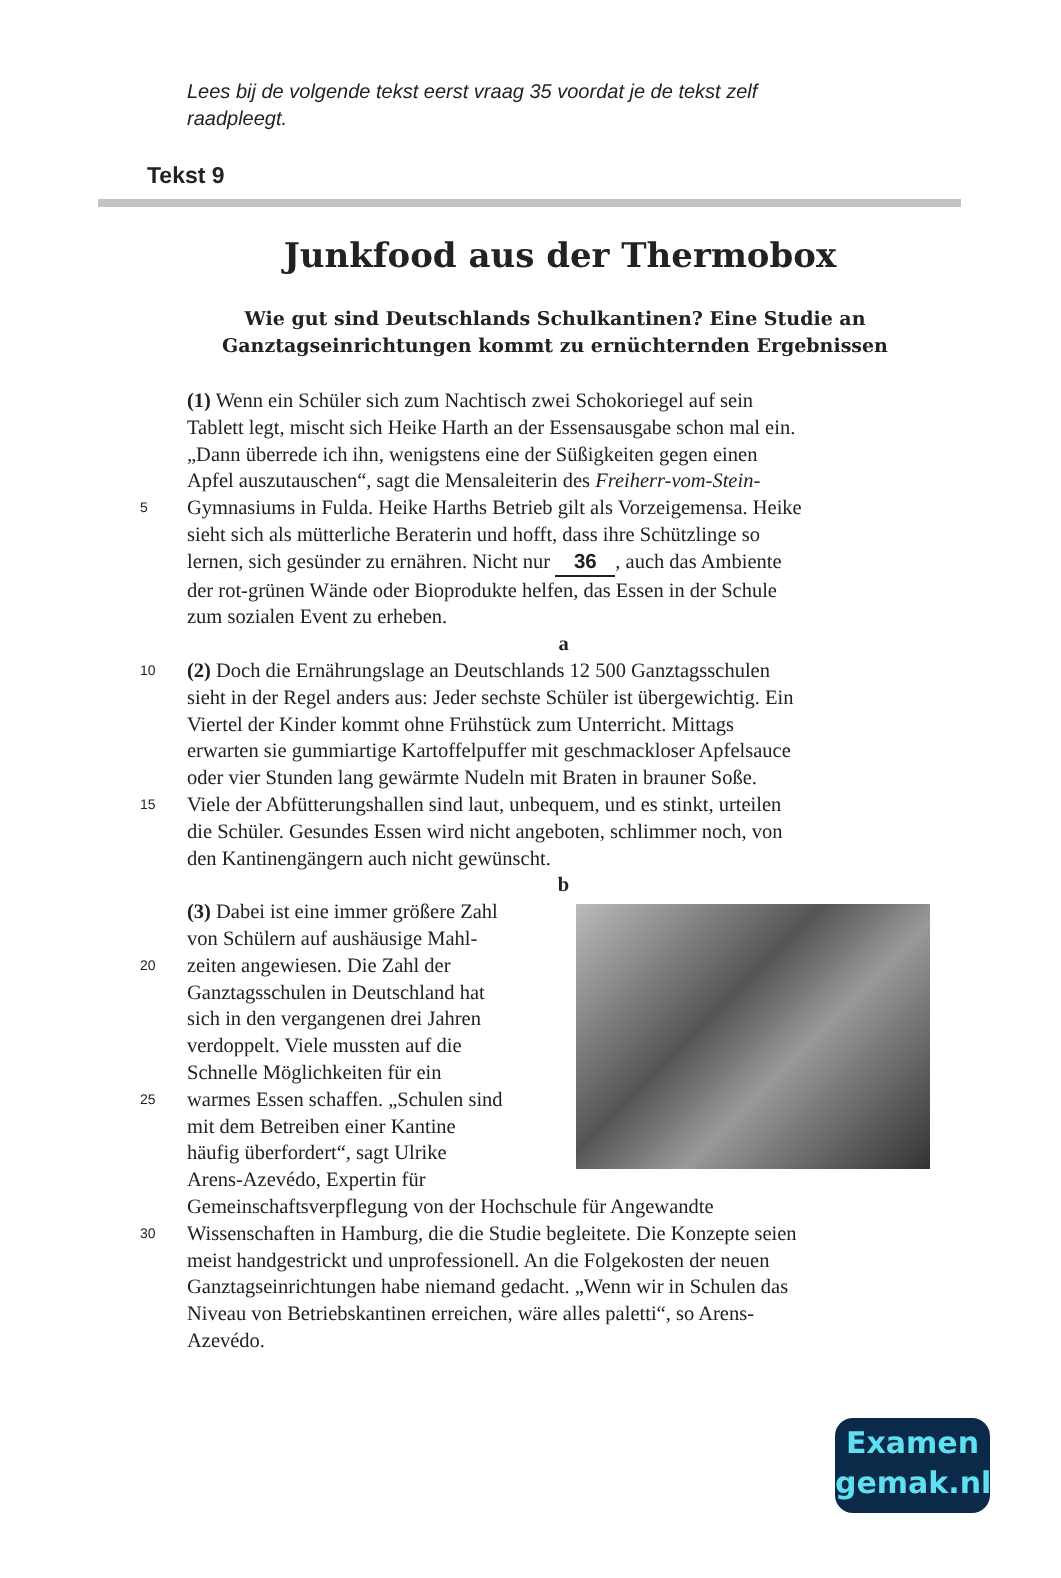Lees bij de volgende tekst eerst vraag 35 voordat je de tekst zelf raadpleegt.
Tekst 9
Junkfood aus der Thermobox
Wie gut sind Deutschlands Schulkantinen? Eine Studie an Ganztagseinrichtungen kommt zu ernüchternden Ergebnissen
(1) Wenn ein Schüler sich zum Nachtisch zwei Schokoriegel auf sein
Tablett legt, mischt sich Heike Harth an der Essensausgabe schon mal ein.
„Dann überrede ich ihn, wenigstens eine der Süßigkeiten gegen einen
Apfel auszutauschen“, sagt die Mensaleiterin des Freiherr-vom-Stein-
5 Gymnasiums in Fulda. Heike Harths Betrieb gilt als Vorzeigemensa. Heike
sieht sich als mütterliche Beraterin und hofft, dass ihre Schützlinge so
lernen, sich gesünder zu ernähren. Nicht nur 36, auch das Ambiente
der rot-grünen Wände oder Bioprodukte helfen, das Essen in der Schule
zum sozialen Event zu erheben.
a
10 (2) Doch die Ernährungslage an Deutschlands 12 500 Ganztagsschulen
sieht in der Regel anders aus: Jeder sechste Schüler ist übergewichtig. Ein
Viertel der Kinder kommt ohne Frühstück zum Unterricht. Mittags
erwarten sie gummiartige Kartoffelpuffer mit geschmackloser Apfelsauce
oder vier Stunden lang gewärmte Nudeln mit Braten in brauner Soße.
15 Viele der Abfütterungshallen sind laut, unbequem, und es stinkt, urteilen
die Schüler. Gesundes Essen wird nicht angeboten, schlimmer noch, von
den Kantinengängern auch nicht gewünscht.
b
(3) Dabei ist eine immer größere Zahl
von Schülern auf aushäusige Mahl-
20 zeiten angewiesen. Die Zahl der
Ganztagsschulen in Deutschland hat
sich in den vergangenen drei Jahren
verdoppelt. Viele mussten auf die
Schnelle Möglichkeiten für ein
25 warmes Essen schaffen. „Schulen sind
mit dem Betreiben einer Kantine
häufig überfordert“, sagt Ulrike
Arens-Azevédo, Expertin für
Gemeinschaftsverpflegung von der Hochschule für Angewandte
30 Wissenschaften in Hamburg, die die Studie begleitete. Die Konzepte seien
meist handgestrickt und unprofessionell. An die Folgekosten der neuen
Ganztagseinrichtungen habe niemand gedacht. „Wenn wir in Schulen das
Niveau von Betriebskantinen erreichen, wäre alles paletti“, so Arens-
Azevédo.
Examen
gemak.nl